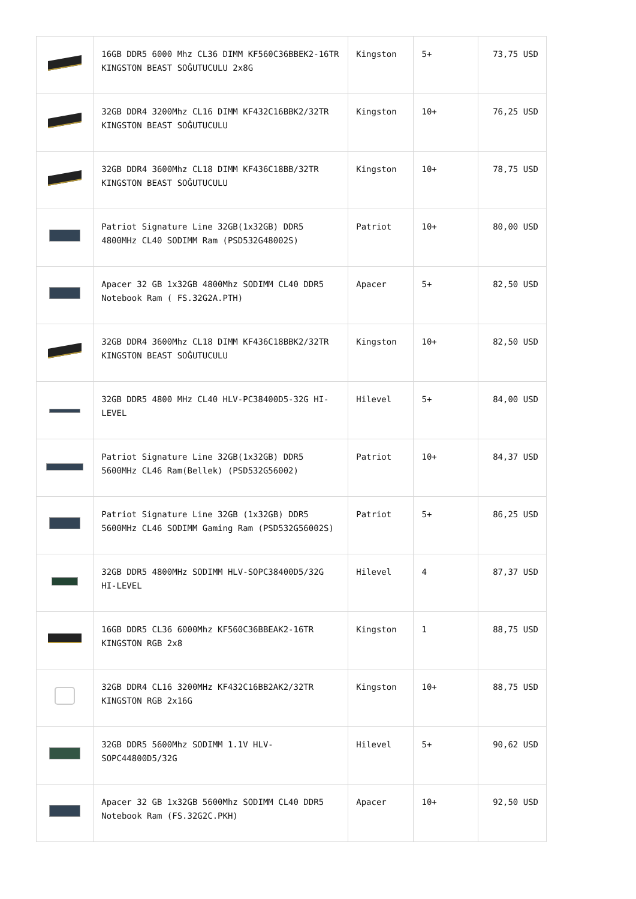| | 16GB DDR5 6000 Mhz CL36 DIMM KF560C36BBEK2-16TR KINGSTON BEAST SOĞUTUCULU 2x8G | Kingston | 5+ | 73,75 USD |
| | 32GB DDR4 3200Mhz CL16 DIMM KF432C16BBK2/32TR KINGSTON BEAST SOĞUTUCULU | Kingston | 10+ | 76,25 USD |
| | 32GB DDR4 3600Mhz CL18 DIMM KF436C18BB/32TR KINGSTON BEAST SOĞUTUCULU | Kingston | 10+ | 78,75 USD |
| | Patriot Signature Line 32GB(1x32GB) DDR5 4800MHz CL40 SODIMM Ram (PSD532G48002S) | Patriot | 10+ | 80,00 USD |
| | Apacer 32 GB 1x32GB 4800Mhz SODIMM CL40 DDR5 Notebook Ram ( FS.32G2A.PTH) | Apacer | 5+ | 82,50 USD |
| | 32GB DDR4 3600Mhz CL18 DIMM KF436C18BBK2/32TR KINGSTON BEAST SOĞUTUCULU | Kingston | 10+ | 82,50 USD |
| | 32GB DDR5 4800 MHz CL40 HLV-PC38400D5-32G HI-LEVEL | Hilevel | 5+ | 84,00 USD |
| | Patriot Signature Line 32GB(1x32GB) DDR5 5600MHz CL46 Ram(Bellek) (PSD532G56002) | Patriot | 10+ | 84,37 USD |
| | Patriot Signature Line 32GB (1x32GB) DDR5 5600MHz CL46 SODIMM Gaming Ram (PSD532G56002S) | Patriot | 5+ | 86,25 USD |
| | 32GB DDR5 4800MHz SODIMM HLV-SOPC38400D5/32G HI-LEVEL | Hilevel | 4 | 87,37 USD |
| | 16GB DDR5 CL36 6000Mhz KF560C36BBEAK2-16TR KINGSTON RGB 2x8 | Kingston | 1 | 88,75 USD |
| | 32GB DDR4 CL16 3200MHz KF432C16BB2AK2/32TR KINGSTON RGB 2x16G | Kingston | 10+ | 88,75 USD |
| | 32GB DDR5 5600Mhz SODIMM 1.1V HLV-SOPC44800D5/32G | Hilevel | 5+ | 90,62 USD |
| | Apacer 32 GB 1x32GB 5600Mhz SODIMM CL40 DDR5 Notebook Ram (FS.32G2C.PKH) | Apacer | 10+ | 92,50 USD |